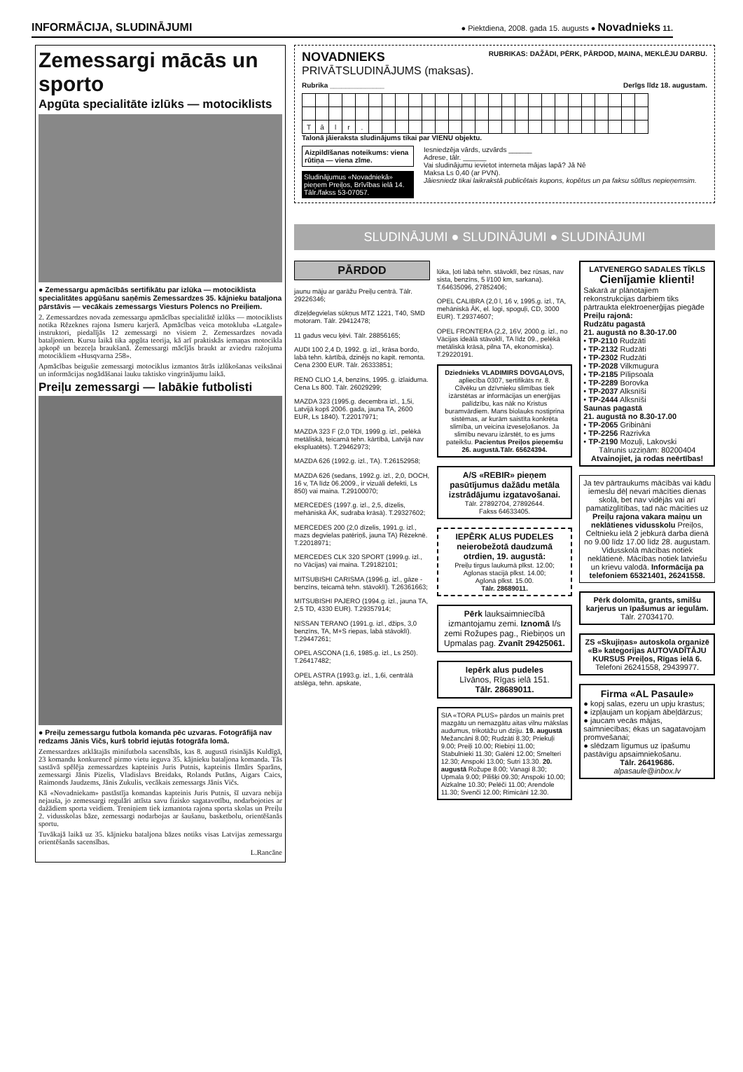INFORMĀCIJA, SLUDINĀJUMI ● Piektdiena, 2008. gada 15. augusts ● Novadnieks 11.
Zemessargi mācās un sporto
Apgūta specialitāte izlūks — motociklists
● Zemessargu apmācībās sertifikātu par izlūka — motociklista specialitātes apgūšanu saņēmis Zemessardzes 35. kājnieku bataljona pārstāvis — vecākais zemessargs Viesturs Polencs no Preiļiem.
2. Zemessardzes novada zemessargu apmācības specialitātē izlūks — motociklists notika Rēzeknes rajona Ismeru karjerā. Apmācības veica motokluba «Latgale» instruktori, piedalījās 12 zemessargi no visiem 2. Zemessardzes novada bataljoniem. Kursu laikā tika apgūta teorija, kā arī praktiskās iemaņas motocikla apkopē un bezceļa braukšanā. Zemessargi mācījās braukt ar zviedru ražojuma motocikliem «Husqvarna 258».
Apmācības beigušie zemessargi motociklus izmantos ātrās izlūkošanas veiksānai un informācijas nogādāšanai lauku taktisko vingrinājumu laikā.
Preiļu zemessargi — labākie futbolisti
● Preiļu zemessargu futbola komanda pēc uzvaras. Fotogrāfijā nav redzams Jānis Vičs, kurš tobrīd iejutās fotogrāfa lomā.
Zemessardzes atklātajās minifutbola sacensībās, kas 8. augustā risinājās Kuldīgā, 23 komandu konkurencē pirmo vietu ieguva 35. kājnieku bataljona komanda. Tās sastāvā spēlēja zemessardzes kapteinis Juris Putnis, kapteinis Ilmārs Sparāns, zemessargi Jānis Pizelis, Vladislavs Breidaks, Rolands Putāns, Aigars Caics, Raimonds Jaudzems, Jānis Zukulis, vecākais zemessargs Jānis Vičs.
Kā «Novadniekam» pastāstīja komandas kapteinis Juris Putnis, šī uzvara nebija nejauša, jo zemessargi regulāri attīsta savu fizisko sagatavotību, nodarbojoties ar dažādiem sporta veidiem. Treniņiem tiek izmantota rajona sporta skolas un Preiļu 2. vidusskolas bāze, zemessargi nodarbojas ar šaušanu, basketbolu, orientēšanās sportu.
Tuvākajā laikā uz 35. kājnieku bataljona bāzes notiks visas Latvijas zemessargu orientēšanās sacensības.
L.Rancāne
NOVADNIEKS RUBRIKAS: DAŽĀDI, PĒRK, PĀRDOD, MAINA, MEKLĒJU DARBU.
PRIVĀTSLUDINĀJUMS (maksas).
Rubrika ______________ Derīgs līdz 18. augustam.
| T | ā | l | r | . | | | | | | | | | | | | | | | | | | | | | |
Talonā jāieraksta sludinājums tikai par VIENU objektu.
Aizpildīšanas noteikums: viena rūtiņa — viena zīme.
Sludinājumus «Novadniekā» pieņem Preiļos, Brīvības ielā 14. Tālr./fakss 53-07057.
Iesniedzēja vārds, uzvārds ______
Adrese, tālr. ______
Vai sludinājumu ievietot interneta mājas lapā? Jā Nē
Maksa Ls 0,40 (ar PVN).
Jāiesniedz tikai laikrakstā publicētais kupons, kopētus un pa faksu sūtītus nepieņemsim.
SLUDINĀJUMI ● SLUDINĀJUMI ● SLUDINĀJUMI
PĀRDOD
jaunu māju ar garāžu Preiļu centrā. Tālr. 29226346;
dīzeļdegvielas sūkņus MTZ 1221, T40, SMD motoram. Tālr. 29412478;
11 gadus vecu ķēvi. Tālr. 28856165;
AUDI 100 2,4 D, 1992. g. izl., krāsa bordo, labā tehn. kārtībā, dzinējs no kapit. remonta. Cena 2300 EUR. Tālr. 26333851;
RENO CLIO 1,4, benzīns, 1995. g. izlaiduma. Cena Ls 800. Tālr. 26029299;
MAZDA 323 (1995.g. decembra izl., 1,5i, Latvijā kopš 2006. gada, jauna TA, 2600 EUR, Ls 1840). T.22017971;
MAZDA 323 F (2,0 TDI, 1999.g. izl., pelēkā metāliskā, teicamā tehn. kārtībā, Latvijā nav ekspluatēts). T.29462973;
MAZDA 626 (1992.g. izl., TA). T.26152958;
MAZDA 626 (sedans, 1992.g. izl., 2,0, DOCH, 16 v, TA līdz 06.2009., ir vizuāli defekti, Ls 850) vai maina. T.29100070;
MERCEDES (1997.g. izl., 2,5, dīzelis, mehāniskā ĀK, sudraba krāsā). T.29327602;
MERCEDES 200 (2,0 dīzelis, 1991.g. izl., mazs degvielas patēriņš, jauna TA) Rēzeknē. T.22018971;
MERCEDES CLK 320 SPORT (1999.g. izl., no Vācijas) vai maina. T.29182101;
MITSUBISHI CARISMA (1996.g. izl., gāze - benzīns, teicamā tehn. stāvoklī). T.26361663;
MITSUBISHI PAJERO (1994.g. izl., jauna TA, 2,5 TD, 4330 EUR). T.29357914;
NISSAN TERANO (1991.g. izl., džips, 3,0 benzīns, TA, M+S riepas, labā stāvoklī). T.29447261;
OPEL ASCONA (1,6, 1985.g. izl., Ls 250). T.26417482;
OPEL ASTRA (1993.g. izl., 1,6i, centrālā atslēga, tehn. apskate,
lūka, ļoti labā tehn. stāvoklī, bez rūsas, nav sista, benzīns, 5 l/100 km, sarkana). T.64635096, 27852406;
OPEL CALIBRA (2,0 l, 16 v, 1995.g. izl., TA, mehāniskā ĀK, el. logi, spoguļi, CD, 3000 EUR). T.29374607;
OPEL FRONTERA (2,2, 16V, 2000.g. izl., no Vācijas ideālā stāvoklī, TA līdz 09., pelēkā metāliskā krāsā, pilna TA, ekonomiska). T.29220191.
Dziednieks VLADIMIRS DOVGAĻOVS,
apliecība 0307, sertifikāts nr. 8.
Cilvēku un dzīvnieku slimības tiek izārstētas ar informācijas un enerģijas palīdzību, kas nāk no Kristus buramvārdiem. Mans biolauks nostiprina sistēmas, ar kurām saistīta konkrēta slimība, un veicina izveseļošanos. Ja slimību nevaru izārstēt, to es jums pateikšu. Pacientus Preiļos pieņemšu 26. augustā.Tālr. 65624394.
A/S «REBIR» pieņem pasūtījumus dažādu metāla izstrādājumu izgatavošanai.
Tālr. 27892704, 27892644.
Fakss 64633405.
IEPĒRK ALUS PUDELES neierobežotā daudzumā otrdien, 19. augustā:
Preiļu tirgus laukumā plkst. 12.00;
Aglonas stacijā plkst. 14.00;
Aglonā plkst. 15.00.
Tālr. 28689011.
Pērk lauksaimniecībā izmantojamu zemi. Iznomā I/s zemi Rožupes pag., Riebiņos un Upmalas pag. Zvanīt 29425061.
Iepērk alus pudeles
Līvānos, Rīgas ielā 151.
Tālr. 28689011.
SIA «TORA PLUS» pārdos un mainīs pret mazgātu un nemazgātu aitas vilnu mākslas audumus, trikotāžu un dziju. 19. augustā Mežancāni 8.00; Rudzāti 8.30; Priekuļi 9.00; Preiļi 10.00; Riebiņi 11.00; Stabulnieki 11.30; Galēni 12.00; Smelteri 12.30; Anspoki 13.00; Sutri 13.30. 20. augustā Rožupe 8.00; Vanagi 8.30; Upmala 9.00; Pilišķi 09.30; Anspoki 10.00; Aizkalne 10.30; Pelēči 11.00; Arendole 11.30; Svenči 12.00; Rimicāni 12.30.
LATVENERGO SADALES TĪKLS
Cienījamie klienti!
Sakarā ar plānotajiem rekonstrukcijas darbiem tiks pārtraukta elektroenerģijas piegāde
Preiļu rajonā:
Rudzātu pagastā
21. augustā no 8.30-17.00
• TP-2110 Rudzāti
• TP-2132 Rudzāti
• TP-2302 Rudzāti
• TP-2028 Vilkmugura
• TP-2185 Pīlipsoala
• TP-2289 Borovka
• TP-2037 Alksnīši
• TP-2444 Alksnīši
Saunas pagastā
21. augustā no 8.30-17.00
• TP-2065 Gribināni
• TP-2256 Razrivka
• TP-2190 Mozuļi, Lakovski
Tālrunis uzziņām: 80200404
Atvainojiet, ja rodas neērtības!
Ja tev pārtraukums mācībās vai kādu iemeslu dēļ nevari mācīties dienas skolā, bet nav vidējās vai arī pamatizglītības, tad nāc mācīties uz Preiļu rajona vakara maiņu un neklātienes vidusskolu Preiļos, Celtnieku ielā 2 jebkurā darba dienā no 9.00 līdz 17.00 līdz 28. augustam. Vidusskolā mācības notiek neklātienē. Mācības notiek latviešu un krievu valodā. Informācija pa telefoniem 65321401, 26241558.
Pērk dolomīta, grants, smilšu karjerus un īpašumus ar iegulām.
Tālr. 27034170.
ZS «Skujiņas» autoskola organizē «B» kategorijas AUTOVADĪTĀJU KURSUS Preiļos, Rīgas ielā 6.
Telefoni 26241558, 29439977.
Firma «AL Pasaule»
● kopj salas, ezeru un upju krastus;
● izpļaujam un kopjam ābeļdārzus;
● jaucam vecās mājas, saimniecības; ēkas un sagatavojam promvešanai;
● slēdzam līgumus uz īpašumu pastāvīgu apsaimniekošanu.
Tālr. 26419686.
alpasaule@inbox.lv